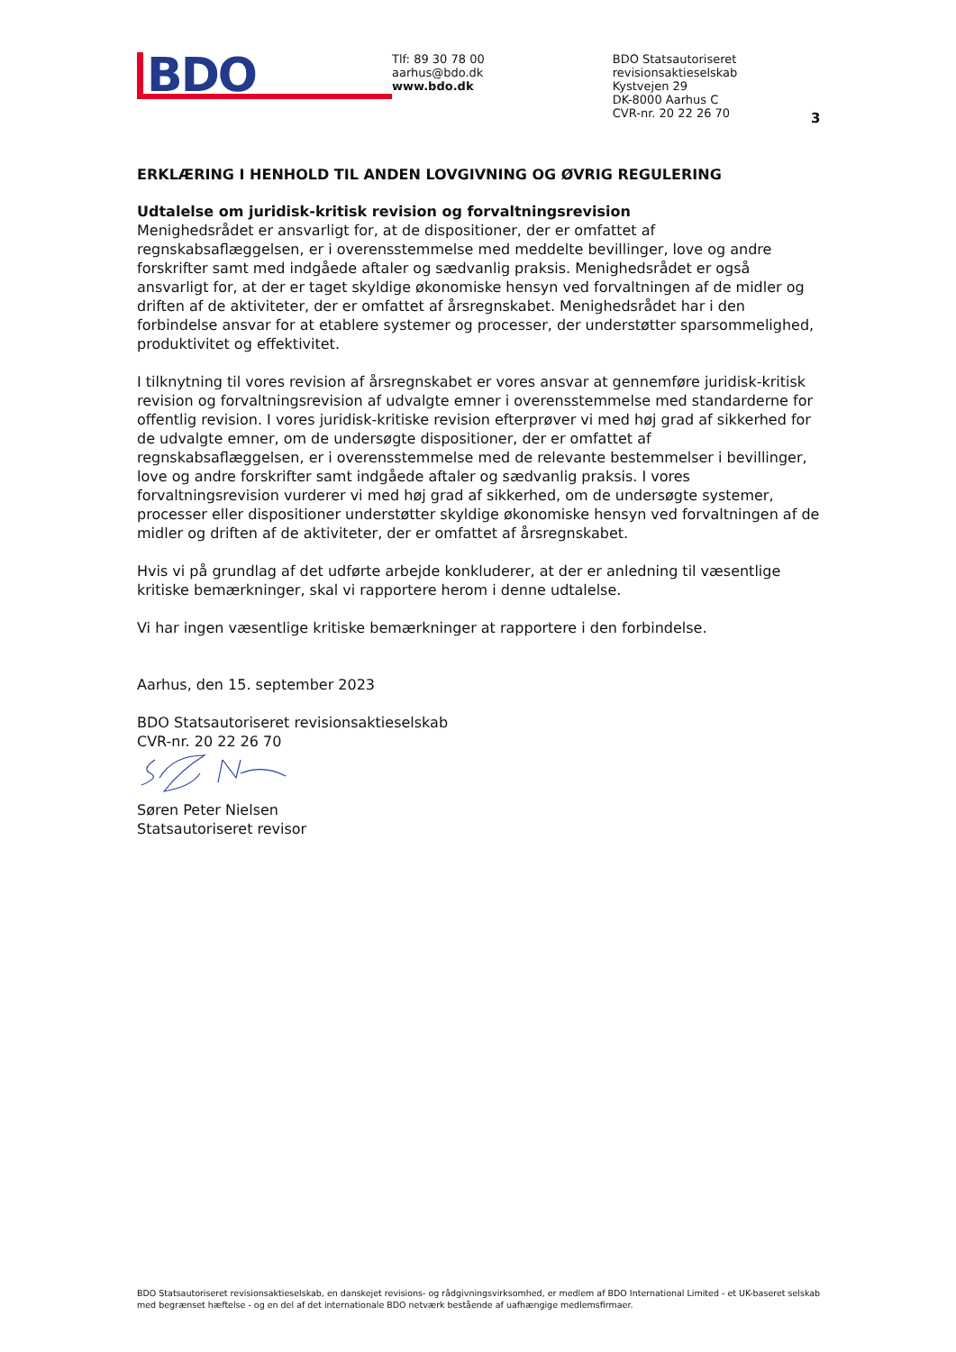BDO
Tlf: 89 30 78 00
aarhus@bdo.dk
www.bdo.dk
BDO Statsautoriseret revisionsaktieselskab
Kystvejen 29
DK-8000 Aarhus C
CVR-nr. 20 22 26 70
3
ERKLÆRING I HENHOLD TIL ANDEN LOVGIVNING OG ØVRIG REGULERING
Udtalelse om juridisk-kritisk revision og forvaltningsrevision
Menighedsrådet er ansvarligt for, at de dispositioner, der er omfattet af regnskabsaflæggelsen, er i overensstemmelse med meddelte bevillinger, love og andre forskrifter samt med indgåede aftaler og sædvanlig praksis. Menighedsrådet er også ansvarligt for, at der er taget skyldige økonomiske hensyn ved forvaltningen af de midler og driften af de aktiviteter, der er omfattet af årsregnskabet. Menighedsrådet har i den forbindelse ansvar for at etablere systemer og processer, der understøtter sparsommelighed, produktivitet og effektivitet.
I tilknytning til vores revision af årsregnskabet er vores ansvar at gennemføre juridisk-kritisk revision og forvaltningsrevision af udvalgte emner i overensstemmelse med standarderne for offentlig revision. I vores juridisk-kritiske revision efterprøver vi med høj grad af sikkerhed for de udvalgte emner, om de undersøgte dispositioner, der er omfattet af regnskabsaflæggelsen, er i overensstemmelse med de relevante bestemmelser i bevillinger, love og andre forskrifter samt indgåede aftaler og sædvanlig praksis. I vores forvaltningsrevision vurderer vi med høj grad af sikkerhed, om de undersøgte systemer, processer eller dispositioner understøtter skyldige økonomiske hensyn ved forvaltningen af de midler og driften af de aktiviteter, der er omfattet af årsregnskabet.
Hvis vi på grundlag af det udførte arbejde konkluderer, at der er anledning til væsentlige kritiske bemærkninger, skal vi rapportere herom i denne udtalelse.
Vi har ingen væsentlige kritiske bemærkninger at rapportere i den forbindelse.
Aarhus, den 15. september 2023
BDO Statsautoriseret revisionsaktieselskab
CVR-nr. 20 22 26 70
Søren Peter Nielsen
Statsautoriseret revisor
BDO Statsautoriseret revisionsaktieselskab, en danskejet revisions- og rådgivningsvirksomhed, er medlem af BDO International Limited - et UK-baseret selskab med begrænset hæftelse - og en del af det internationale BDO netværk bestående af uafhængige medlemsfirmaer.